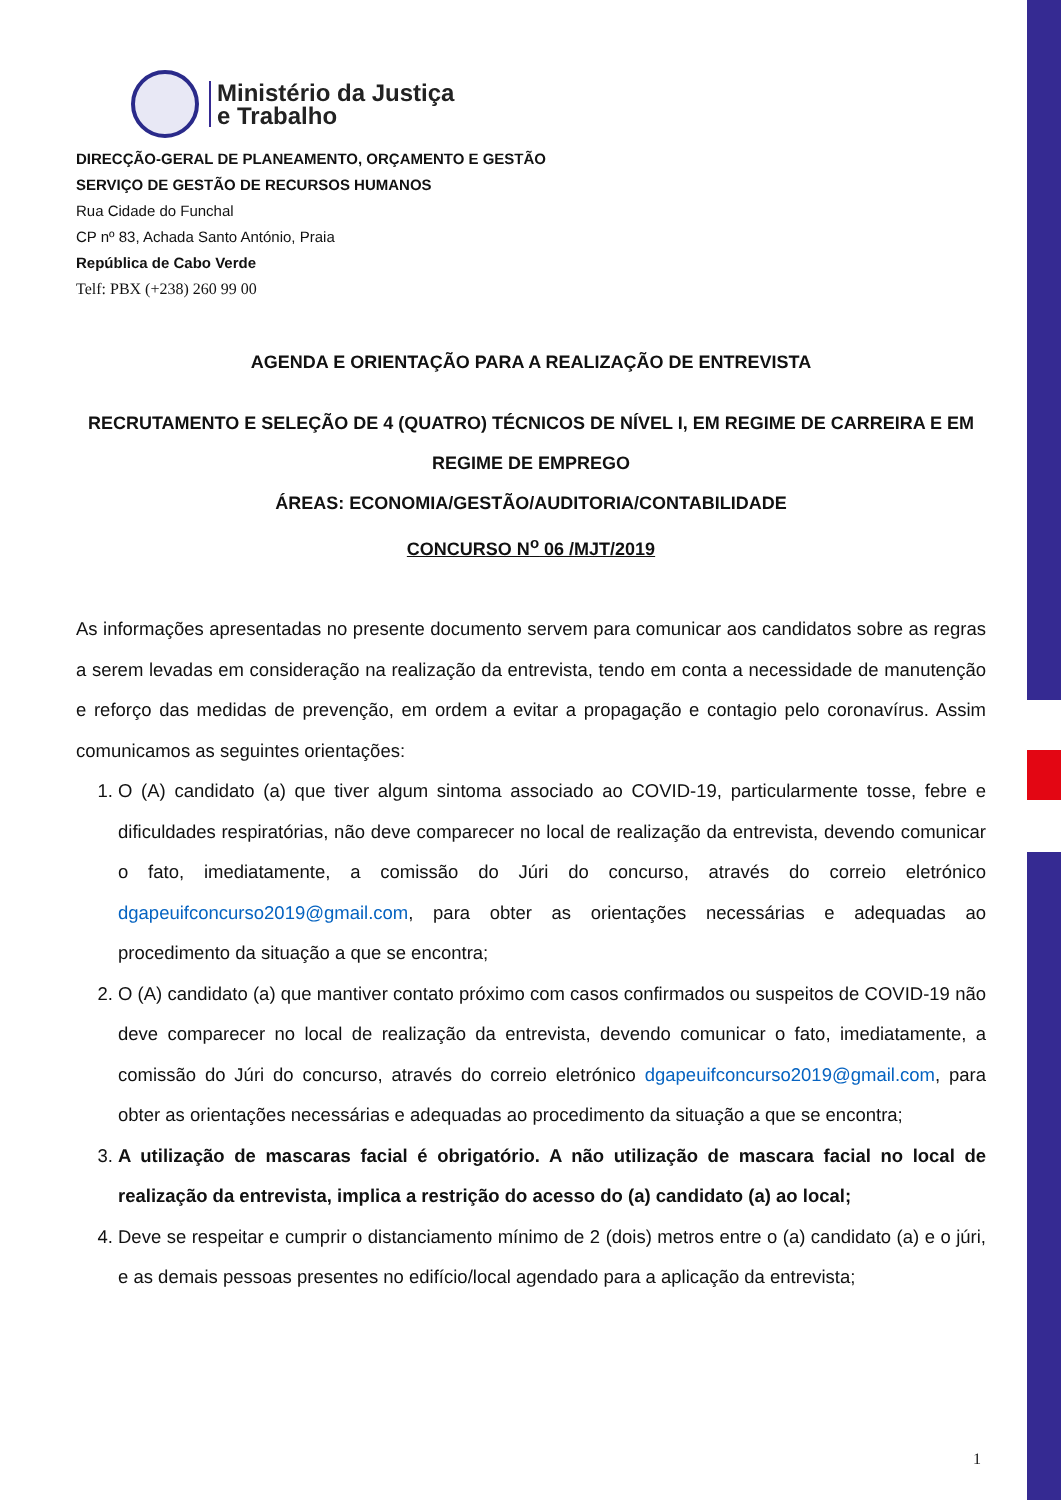Ministério da Justiça
e Trabalho
DIRECÇÃO-GERAL DE PLANEAMENTO, ORÇAMENTO E GESTÃO
SERVIÇO DE GESTÃO DE RECURSOS HUMANOS
Rua Cidade do Funchal
CP nº 83, Achada Santo António, Praia
República de Cabo Verde
Telf: PBX (+238) 260 99 00
AGENDA E ORIENTAÇÃO PARA A REALIZAÇÃO DE ENTREVISTA
RECRUTAMENTO E SELEÇÃO DE 4 (QUATRO) TÉCNICOS DE NÍVEL I, EM REGIME DE CARREIRA E EM REGIME DE EMPREGO
ÁREAS: ECONOMIA/GESTÃO/AUDITORIA/CONTABILIDADE
CONCURSO N<sup>o</sup> 06 /MJT/2019
As informações apresentadas no presente documento servem para comunicar aos candidatos sobre as regras a serem levadas em consideração na realização da entrevista, tendo em conta a necessidade de manutenção e reforço das medidas de prevenção, em ordem a evitar a propagação e contagio pelo coronavírus. Assim comunicamos as seguintes orientações:
1. O (A) candidato (a) que tiver algum sintoma associado ao COVID-19, particularmente tosse, febre e dificuldades respiratórias, não deve comparecer no local de realização da entrevista, devendo comunicar o fato, imediatamente, a comissão do Júri do concurso, através do correio eletrónico dgapeuifconcurso2019@gmail.com, para obter as orientações necessárias e adequadas ao procedimento da situação a que se encontra;
2. O (A) candidato (a) que mantiver contato próximo com casos confirmados ou suspeitos de COVID-19 não deve comparecer no local de realização da entrevista, devendo comunicar o fato, imediatamente, a comissão do Júri do concurso, através do correio eletrónico dgapeuifconcurso2019@gmail.com, para obter as orientações necessárias e adequadas ao procedimento da situação a que se encontra;
3. A utilização de mascaras facial é obrigatório. A não utilização de mascara facial no local de realização da entrevista, implica a restrição do acesso do (a) candidato (a) ao local;
4. Deve se respeitar e cumprir o distanciamento mínimo de 2 (dois) metros entre o (a) candidato (a) e o júri, e as demais pessoas presentes no edifício/local agendado para a aplicação da entrevista;
1